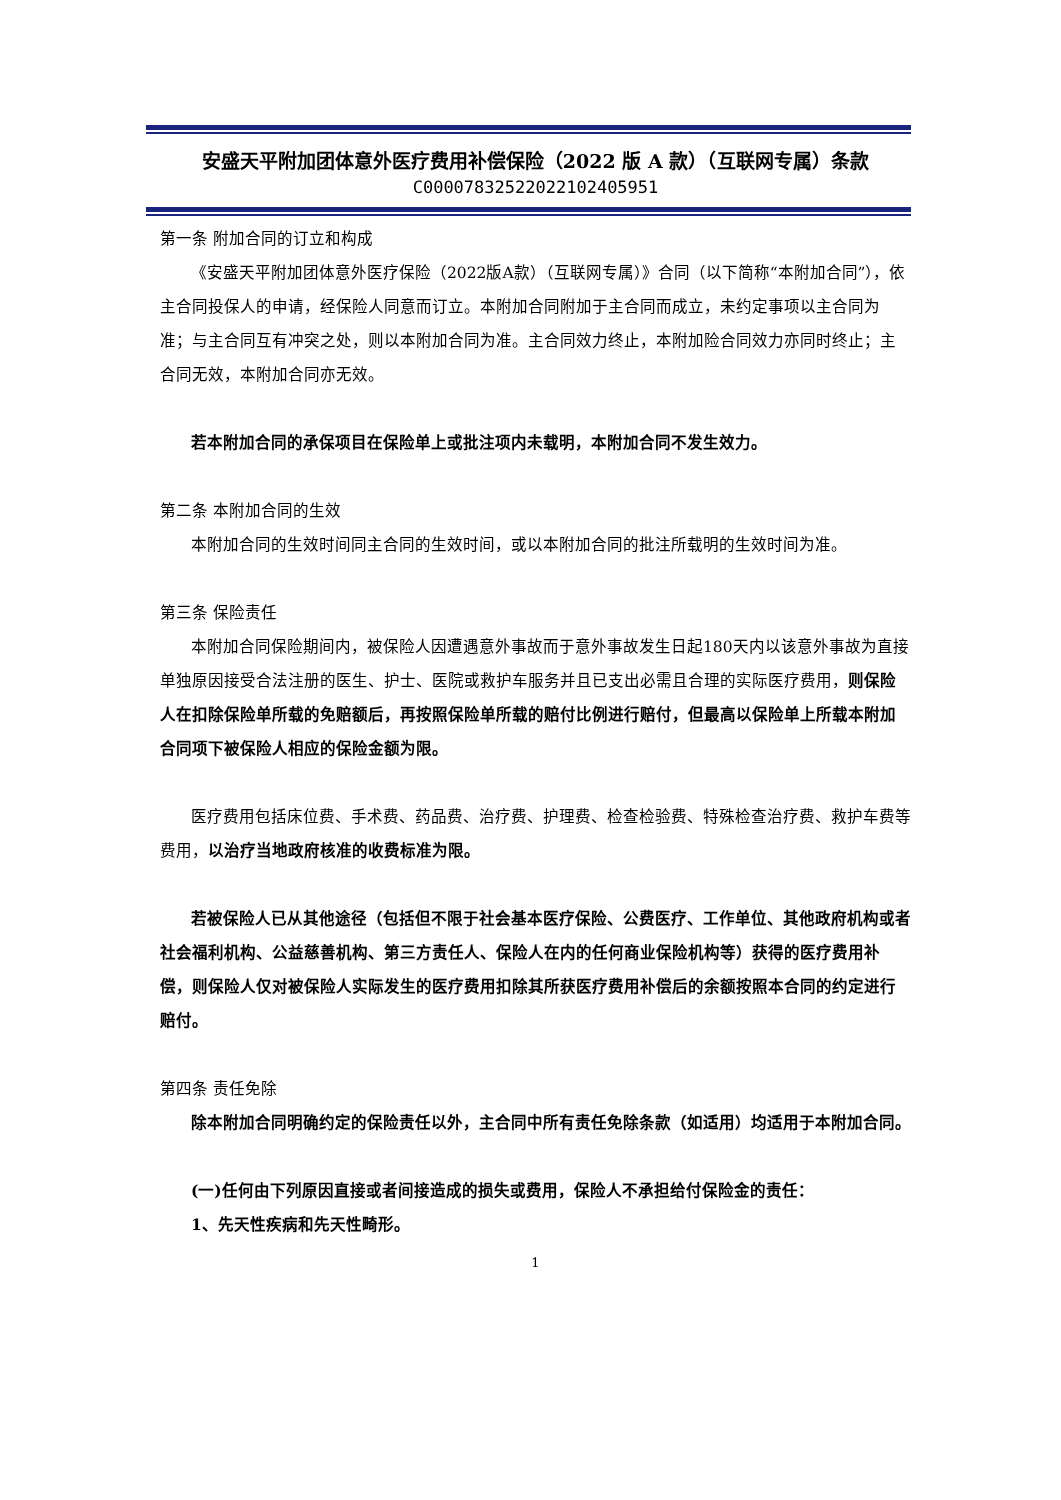安盛天平附加团体意外医疗费用补偿保险（2022 版 A 款）（互联网专属）条款
C00007832522022102405951
第一条 附加合同的订立和构成
《安盛天平附加团体意外医疗保险（2022版A款）（互联网专属）》合同（以下简称“本附加合同”），依主合同投保人的申请，经保险人同意而订立。本附加合同附加于主合同而成立，未约定事项以主合同为准；与主合同互有冲突之处，则以本附加合同为准。主合同效力终止，本附加险合同效力亦同时终止；主合同无效，本附加合同亦无效。
若本附加合同的承保项目在保险单上或批注项内未载明，本附加合同不发生效力。
第二条 本附加合同的生效
本附加合同的生效时间同主合同的生效时间，或以本附加合同的批注所载明的生效时间为准。
第三条 保险责任
本附加合同保险期间内，被保险人因遭遇意外事故而于意外事故发生日起180天内以该意外事故为直接单独原因接受合法注册的医生、护士、医院或救护车服务并且已支出必需且合理的实际医疗费用，则保险人在扣除保险单所载的免赔额后，再按照保险单所载的赔付比例进行赔付，但最高以保险单上所载本附加合同项下被保险人相应的保险金额为限。
医疗费用包括床位费、手术费、药品费、治疗费、护理费、检查检验费、特殊检查治疗费、救护车费等费用，以治疗当地政府核准的收费标准为限。
若被保险人已从其他途径（包括但不限于社会基本医疗保险、公费医疗、工作单位、其他政府机构或者社会福利机构、公益慈善机构、第三方责任人、保险人在内的任何商业保险机构等）获得的医疗费用补偿，则保险人仅对被保险人实际发生的医疗费用扣除其所获医疗费用补偿后的余额按照本合同的约定进行赔付。
第四条 责任免除
除本附加合同明确约定的保险责任以外，主合同中所有责任免除条款（如适用）均适用于本附加合同。
(一)任何由下列原因直接或者间接造成的损失或费用，保险人不承担给付保险金的责任：
1、先天性疾病和先天性畸形。
1